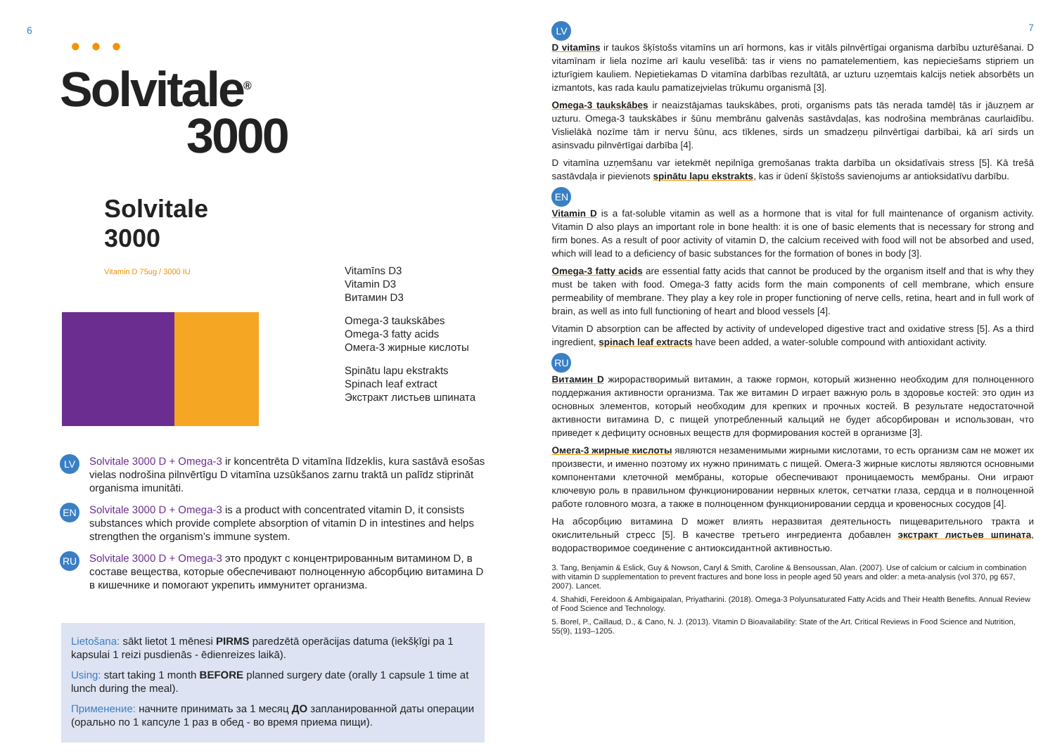6
● ● ●
Solvitale<sup>®</sup>
3000
Solvitale
3000
Vitamin D 75ug / 3000 IU
Vitamīns D3
Vitamin D3
Витамин D3
Omega-3 taukskābes
Omega-3 fatty acids
Омега-3 жирные кислоты
Spinātu lapu ekstrakts
Spinach leaf extract
Экстракт листьев шпината
LV
Solvitale 3000 D + Omega-3 ir koncentrēta D vitamīna līdzeklis, kura sastāvā esošas vielas nodrošina pilnvērtīgu D vitamīna uzsūkšanos zarnu traktā un palīdz stiprināt organisma imunitāti.
EN
Solvitale 3000 D + Omega-3 is a product with concentrated vitamin D, it consists substances which provide complete absorption of vitamin D in intestines and helps strengthen the organism’s immune system.
RU
Solvitale 3000 D + Omega-3 это продукт с концентрированным витамином D, в составе вещества, которые обеспечивают полноценную абсорбцию витамина D в кишечнике и помогают укрепить иммунитет организма.
Lietošana: sākt lietot 1 mēnesi PIRMS paredzētā operācijas datuma (iekšķīgi pa 1 kapsulai 1 reizi pusdienās - ēdienreizes laikā).
Using: start taking 1 month BEFORE planned surgery date (orally 1 capsule 1 time at lunch during the meal).
Применение: начните принимать за 1 месяц ДО запланированной даты операции (орально по 1 капсуле 1 раз в обед - во время приема пищи).
LV 7
D vitamīns ir taukos šķīstošs vitamīns un arī hormons, kas ir vitāls pilnvērtīgai organisma darbību uzturēšanai. D vitamīnam ir liela nozīme arī kaulu veselībā: tas ir viens no pamatelementiem, kas nepieciešams stipriem un izturīgiem kauliem. Nepietiekamas D vitamīna darbības rezultātā, ar uzturu uzņemtais kalcijs netiek absorbēts un izmantots, kas rada kaulu pamatizejvielas trūkumu organismā [3].
Omega-3 taukskābes ir neaizstājamas taukskābes, proti, organisms pats tās nerada tamdēļ tās ir jāuzņem ar uzturu. Omega-3 taukskābes ir šūnu membrānu galvenās sastāvdaļas, kas nodrošina membrānas caurlaidību. Vislielākā nozīme tām ir nervu šūnu, acs tīklenes, sirds un smadzeņu pilnvērtīgai darbībai, kā arī sirds un asinsvadu pilnvērtīgai darbība [4].
D vitamīna uzņemšanu var ietekmēt nepilnīga gremošanas trakta darbība un oksidatīvais stress [5]. Kā trešā sastāvdaļa ir pievienots spinātu lapu ekstrakts, kas ir ūdenī šķīstošs savienojums ar antioksidatīvu darbību.
EN
Vitamin D is a fat-soluble vitamin as well as a hormone that is vital for full maintenance of organism activity. Vitamin D also plays an important role in bone health: it is one of basic elements that is necessary for strong and firm bones. As a result of poor activity of vitamin D, the calcium received with food will not be absorbed and used, which will lead to a deficiency of basic substances for the formation of bones in body [3].
Omega-3 fatty acids are essential fatty acids that cannot be produced by the organism itself and that is why they must be taken with food. Omega-3 fatty acids form the main components of cell membrane, which ensure permeability of membrane. They play a key role in proper functioning of nerve cells, retina, heart and in full work of brain, as well as into full functioning of heart and blood vessels [4].
Vitamin D absorption can be affected by activity of undeveloped digestive tract and oxidative stress [5]. As a third ingredient, spinach leaf extracts have been added, a water-soluble compound with antioxidant activity.
RU
Витамин D жирорастворимый витамин, а также гормон, который жизненно необходим для полноценного поддержания активности организма. Так же витамин D играет важную роль в здоровье костей: это один из основных элементов, который необходим для крепких и прочных костей. В результате недостаточной активности витамина D, с пищей употребленный кальций не будет абсорбирован и использован, что приведет к дефициту основных веществ для формирования костей в организме [3].
Омега-3 жирные кислоты являются незаменимыми жирными кислотами, то есть организм сам не может их произвести, и именно поэтому их нужно принимать с пищей. Омега-3 жирные кислоты являются основными компонентами клеточной мембраны, которые обеспечивают проницаемость мембраны. Они играют ключевую роль в правильном функционировании нервных клеток, сетчатки глаза, сердца и в полноценной работе головного мозга, а также в полноценном функционировании сердца и кровеносных сосудов [4].
На абсорбцию витамина D может влиять неразвитая деятельность пищеварительного тракта и окислительный стресс [5]. В качестве третьего ингредиента добавлен экстракт листьев шпината, водорастворимое соединение с антиоксидантной активностью.
3. Tang, Benjamin & Eslick, Guy & Nowson, Caryl & Smith, Caroline & Bensoussan, Alan. (2007). Use of calcium or calcium in combination with vitamin D supplementation to prevent fractures and bone loss in people aged 50 years and older: a meta-analysis (vol 370, pg 657, 2007). Lancet.
4. Shahidi, Fereidoon & Ambigaipalan, Priyatharini. (2018). Omega-3 Polyunsaturated Fatty Acids and Their Health Benefits. Annual Review of Food Science and Technology.
5. Borel, P., Caillaud, D., & Cano, N. J. (2013). Vitamin D Bioavailability: State of the Art. Critical Reviews in Food Science and Nutrition, 55(9), 1193–1205.